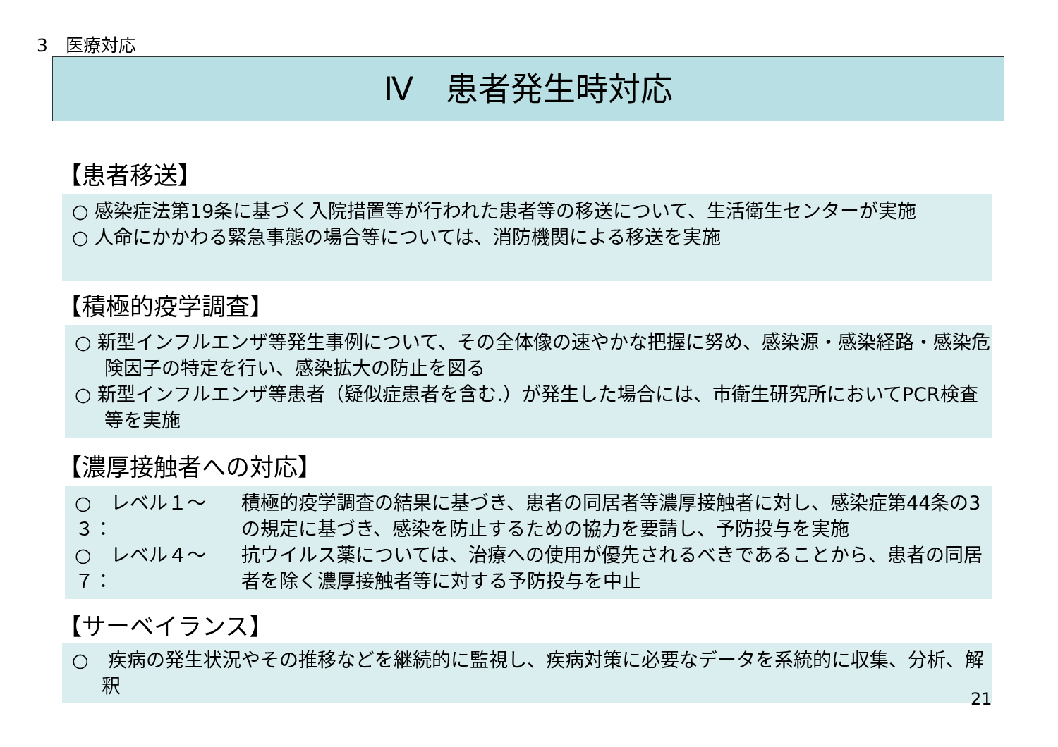3　医療対応
Ⅳ　患者発生時対応
【患者移送】
○ 感染症法第19条に基づく入院措置等が行われた患者等の移送について、生活衛生センターが実施
○ 人命にかかわる緊急事態の場合等については、消防機関による移送を実施
【積極的疫学調査】
○ 新型インフルエンザ等発生事例について、その全体像の速やかな把握に努め、感染源・感染経路・感染危険因子の特定を行い、感染拡大の防止を図る
○ 新型インフルエンザ等患者（疑似症患者を含む.）が発生した場合には、市衛生研究所においてPCR検査等を実施
【濃厚接触者への対応】
○　レベル１～３： 積極的疫学調査の結果に基づき、患者の同居者等濃厚接触者に対し、感染症第44条の3の規定に基づき、感染を防止するための協力を要請し、予防投与を実施
○　レベル４～７： 抗ウイルス薬については、治療への使用が優先されるべきであることから、患者の同居者を除く濃厚接触者等に対する予防投与を中止
【サーベイランス】
○　疾病の発生状況やその推移などを継続的に監視し、疾病対策に必要なデータを系統的に収集、分析、解釈
21